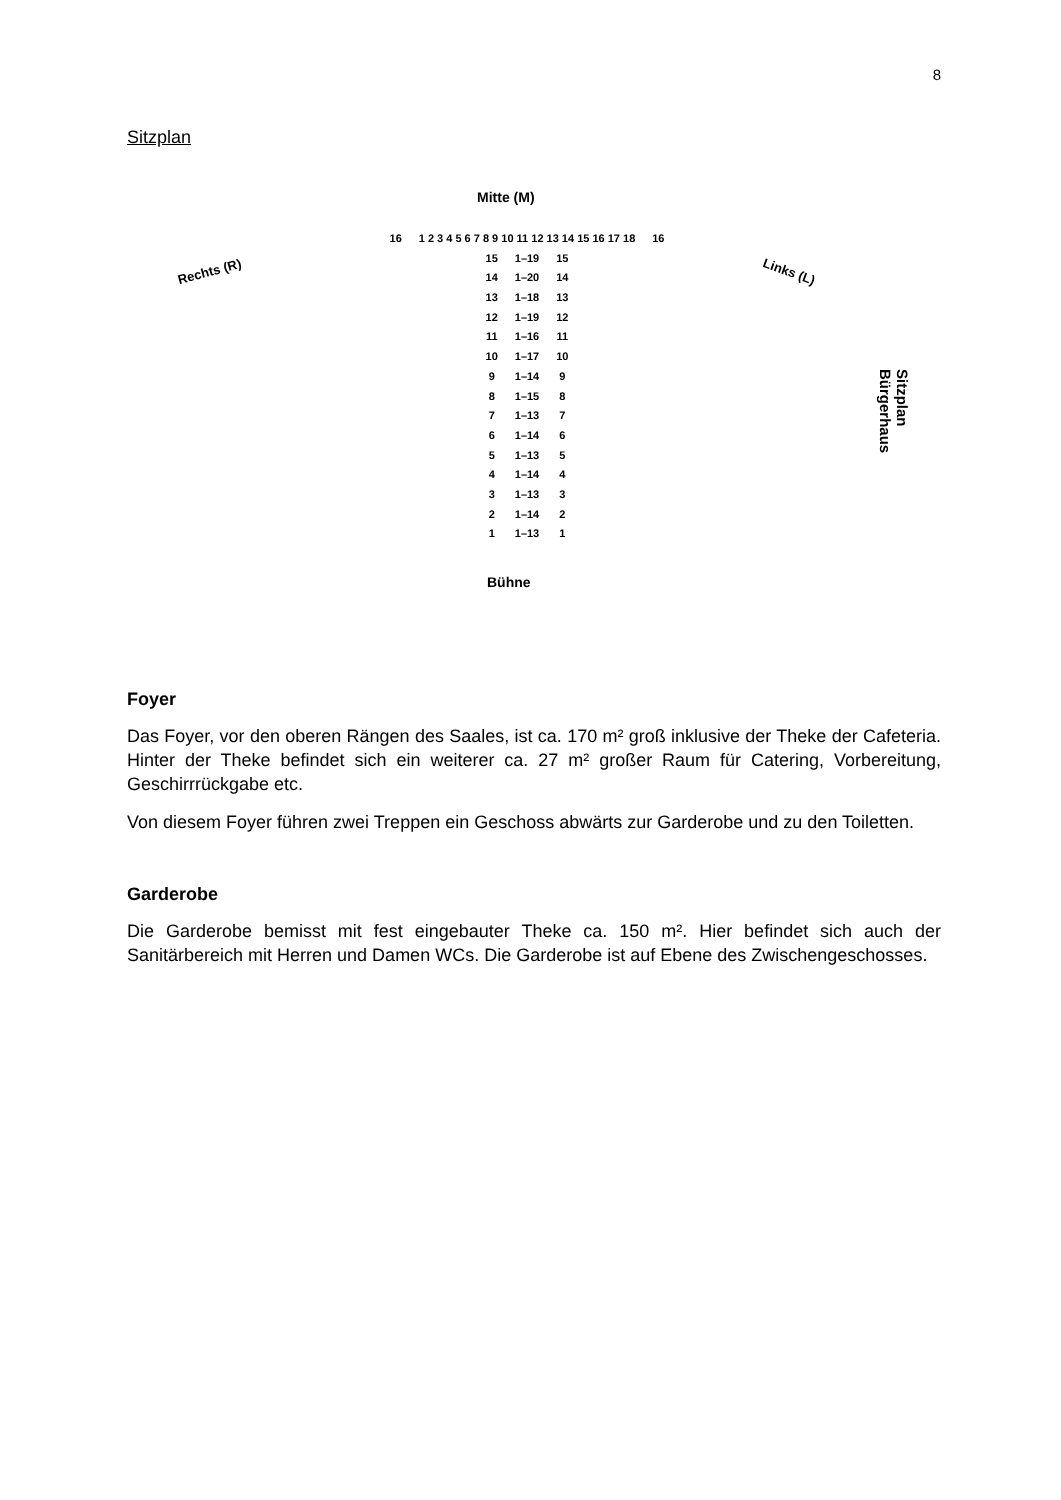8
Sitzplan
Mitte (M)
Rechts (R) Links (L)
Sitzplan Bürgerhaus
16 1 2 3 4 5 6 7 8 9 10 11 12 13 14 15 16 17 18 16
15 1–19 15
14 1–20 14
13 1–18 13
12 1–19 12
11 1–16 11
10 1–17 10
9 1–14 9
8 1–15 8
7 1–13 7
6 1–14 6
5 1–13 5
4 1–14 4
3 1–13 3
2 1–14 2
1 1–13 1
Bühne
Foyer
Das Foyer, vor den oberen Rängen des Saales, ist ca. 170 m² groß inklusive der Theke der Cafeteria. Hinter der Theke befindet sich ein weiterer ca. 27 m² großer Raum für Catering, Vorbereitung, Geschirrrückgabe etc.
Von diesem Foyer führen zwei Treppen ein Geschoss abwärts zur Garderobe und zu den Toiletten.
Garderobe
Die Garderobe bemisst mit fest eingebauter Theke ca. 150 m². Hier befindet sich auch der Sanitärbereich mit Herren und Damen WCs. Die Garderobe ist auf Ebene des Zwischengeschosses.